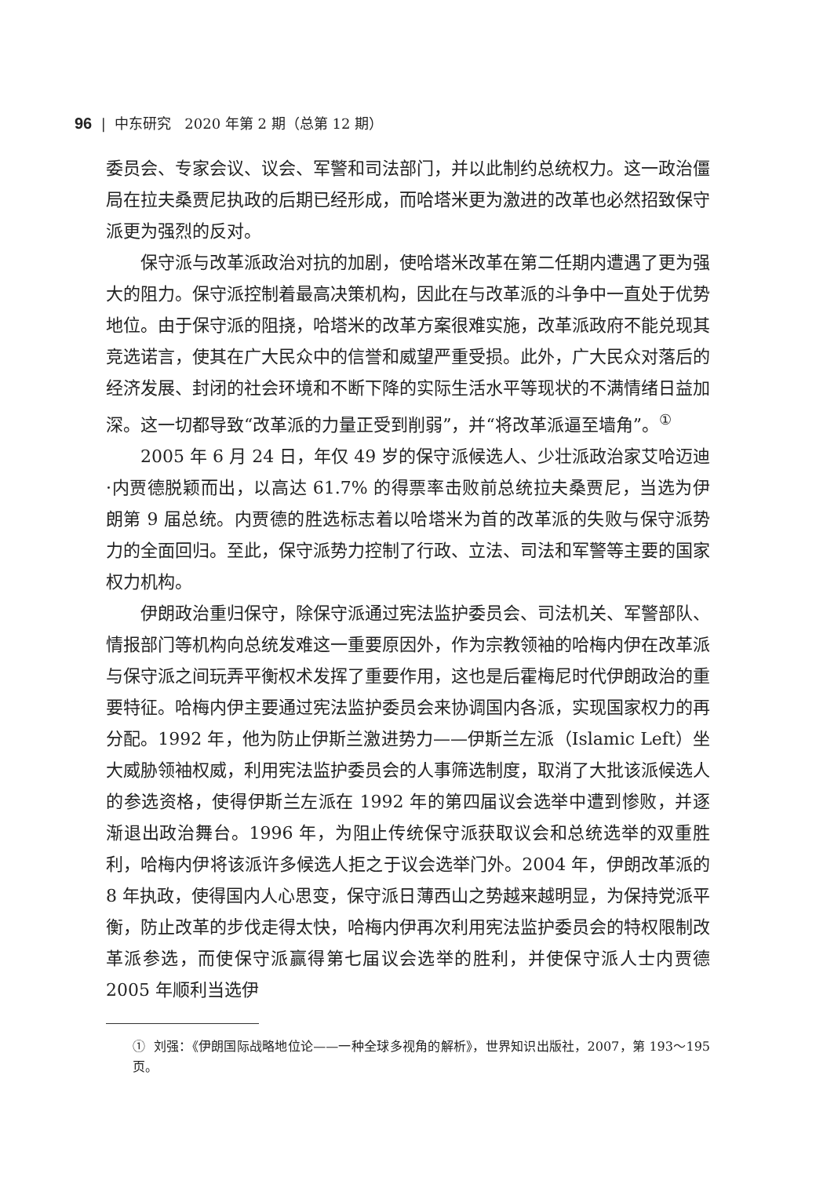96 | 中东研究 2020 年第 2 期（总第 12 期）
委员会、专家会议、议会、军警和司法部门，并以此制约总统权力。这一政治僵局在拉夫桑贾尼执政的后期已经形成，而哈塔米更为激进的改革也必然招致保守派更为强烈的反对。
保守派与改革派政治对抗的加剧，使哈塔米改革在第二任期内遭遇了更为强大的阻力。保守派控制着最高决策机构，因此在与改革派的斗争中一直处于优势地位。由于保守派的阻挠，哈塔米的改革方案很难实施，改革派政府不能兑现其竞选诺言，使其在广大民众中的信誉和威望严重受损。此外，广大民众对落后的经济发展、封闭的社会环境和不断下降的实际生活水平等现状的不满情绪日益加深。这一切都导致“改革派的力量正受到削弱”，并“将改革派逼至墙角”。<sup>①</sup>
2005 年 6 月 24 日，年仅 49 岁的保守派候选人、少壮派政治家艾哈迈迪·内贾德脱颖而出，以高达 61.7% 的得票率击败前总统拉夫桑贾尼，当选为伊朗第 9 届总统。内贾德的胜选标志着以哈塔米为首的改革派的失败与保守派势力的全面回归。至此，保守派势力控制了行政、立法、司法和军警等主要的国家权力机构。
伊朗政治重归保守，除保守派通过宪法监护委员会、司法机关、军警部队、情报部门等机构向总统发难这一重要原因外，作为宗教领袖的哈梅内伊在改革派与保守派之间玩弄平衡权术发挥了重要作用，这也是后霍梅尼时代伊朗政治的重要特征。哈梅内伊主要通过宪法监护委员会来协调国内各派，实现国家权力的再分配。1992 年，他为防止伊斯兰激进势力——伊斯兰左派（Islamic Left）坐大威胁领袖权威，利用宪法监护委员会的人事筛选制度，取消了大批该派候选人的参选资格，使得伊斯兰左派在 1992 年的第四届议会选举中遭到惨败，并逐渐退出政治舞台。1996 年，为阻止传统保守派获取议会和总统选举的双重胜利，哈梅内伊将该派许多候选人拒之于议会选举门外。2004 年，伊朗改革派的 8 年执政，使得国内人心思变，保守派日薄西山之势越来越明显，为保持党派平衡，防止改革的步伐走得太快，哈梅内伊再次利用宪法监护委员会的特权限制改革派参选，而使保守派赢得第七届议会选举的胜利，并使保守派人士内贾德 2005 年顺利当选伊
① 刘强：《伊朗国际战略地位论——一种全球多视角的解析》，世界知识出版社，2007，第 193～195 页。